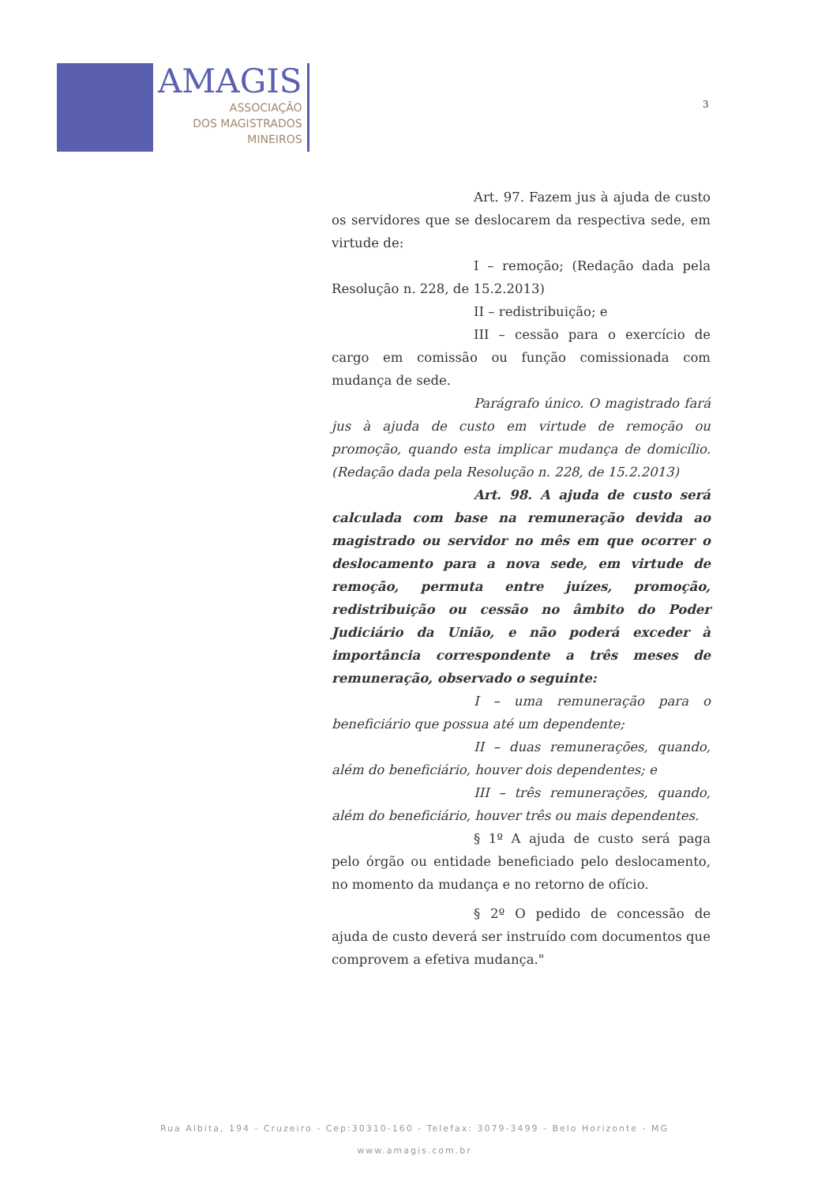AMAGIS
ASSOCIAÇÃO
DOS MAGISTRADOS
MINEIROS
3
Art. 97. Fazem jus à ajuda de custo os servidores que se deslocarem da respectiva sede, em virtude de:
I – remoção; (Redação dada pela Resolução n. 228, de 15.2.2013)
II – redistribuição; e
III – cessão para o exercício de cargo em comissão ou função comissionada com mudança de sede.
Parágrafo único. O magistrado fará jus à ajuda de custo em virtude de remoção ou promoção, quando esta implicar mudança de domicílio. (Redação dada pela Resolução n. 228, de 15.2.2013)
Art. 98. A ajuda de custo será calculada com base na remuneração devida ao magistrado ou servidor no mês em que ocorrer o deslocamento para a nova sede, em virtude de remoção, permuta entre juízes, promoção, redistribuição ou cessão no âmbito do Poder Judiciário da União, e não poderá exceder à importância correspondente a três meses de remuneração, observado o seguinte:
I – uma remuneração para o beneficiário que possua até um dependente;
II – duas remunerações, quando, além do beneficiário, houver dois dependentes; e
III – três remunerações, quando, além do beneficiário, houver três ou mais dependentes.
§ 1º A ajuda de custo será paga pelo órgão ou entidade beneficiado pelo deslocamento, no momento da mudança e no retorno de ofício.
§ 2º O pedido de concessão de ajuda de custo deverá ser instruído com documentos que comprovem a efetiva mudança."
Rua Albita, 194 - Cruzeiro - Cep:30310-160 - Telefax: 3079-3499 - Belo Horizonte - MG
www.amagis.com.br